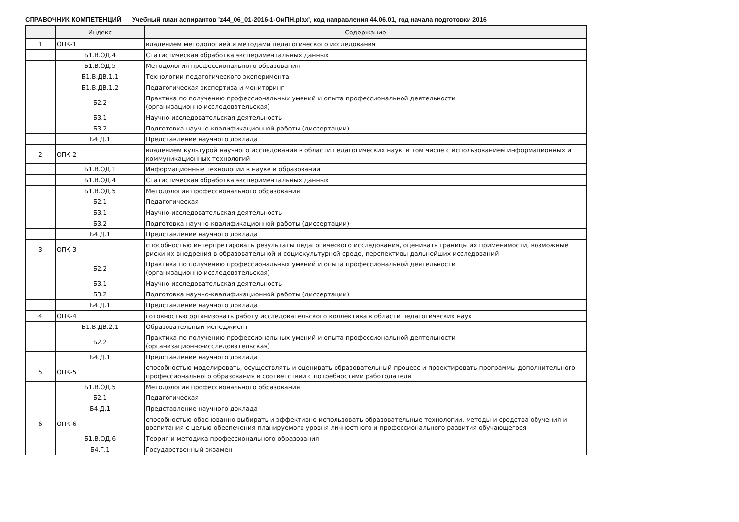СПРАВОЧНИК КОМПЕТЕНЦИЙ Учебный план аспирантов 'z44_06_01-2016-1-ОиПН.plax', код направления 44.06.01, год начала подготовки 2016
| | Индекс | Содержание |
| --- | --- | --- |
| 1 | ОПК-1 | владением методологией и методами педагогического исследования |
| | Б1.В.ОД.4 | Статистическая обработка экспериментальных данных |
| | Б1.В.ОД.5 | Методология профессионального образования |
| | Б1.В.ДВ.1.1 | Технологии педагогического эксперимента |
| | Б1.В.ДВ.1.2 | Педагогическая экспертиза и мониторинг |
| | Б2.2 | Практика по получению профессиональных умений и опыта профессиональной деятельности (организационно-исследовательская) |
| | Б3.1 | Научно-исследовательская деятельность |
| | Б3.2 | Подготовка научно-квалификационной работы (диссертации) |
| | Б4.Д.1 | Представление научного доклада |
| 2 | ОПК-2 | владением культурой научного исследования в области педагогических наук, в том числе с использованием информационных и коммуникационных технологий |
| | Б1.В.ОД.1 | Информационные технологии в науке и образовании |
| | Б1.В.ОД.4 | Статистическая обработка экспериментальных данных |
| | Б1.В.ОД.5 | Методология профессионального образования |
| | Б2.1 | Педагогическая |
| | Б3.1 | Научно-исследовательская деятельность |
| | Б3.2 | Подготовка научно-квалификационной работы (диссертации) |
| | Б4.Д.1 | Представление научного доклада |
| 3 | ОПК-3 | способностью интерпретировать результаты педагогического исследования, оценивать границы их применимости, возможные риски их внедрения в образовательной и социокультурной среде, перспективы дальнейших исследований |
| | Б2.2 | Практика по получению профессиональных умений и опыта профессиональной деятельности (организационно-исследовательская) |
| | Б3.1 | Научно-исследовательская деятельность |
| | Б3.2 | Подготовка научно-квалификационной работы (диссертации) |
| | Б4.Д.1 | Представление научного доклада |
| 4 | ОПК-4 | готовностью организовать работу исследовательского коллектива в области педагогических наук |
| | Б1.В.ДВ.2.1 | Образовательный менеджмент |
| | Б2.2 | Практика по получению профессиональных умений и опыта профессиональной деятельности (организационно-исследовательская) |
| | Б4.Д.1 | Представление научного доклада |
| 5 | ОПК-5 | способностью моделировать, осуществлять и оценивать образовательный процесс и проектировать программы дополнительного профессионального образования в соответствии с потребностями работодателя |
| | Б1.В.ОД.5 | Методология профессионального образования |
| | Б2.1 | Педагогическая |
| | Б4.Д.1 | Представление научного доклада |
| 6 | ОПК-6 | способностью обоснованно выбирать и эффективно использовать образовательные технологии, методы и средства обучения и воспитания с целью обеспечения планируемого уровня личностного и профессионального развития обучающегося |
| | Б1.В.ОД.6 | Теория и методика профессионального образования |
| | Б4.Г.1 | Государственный экзамен |